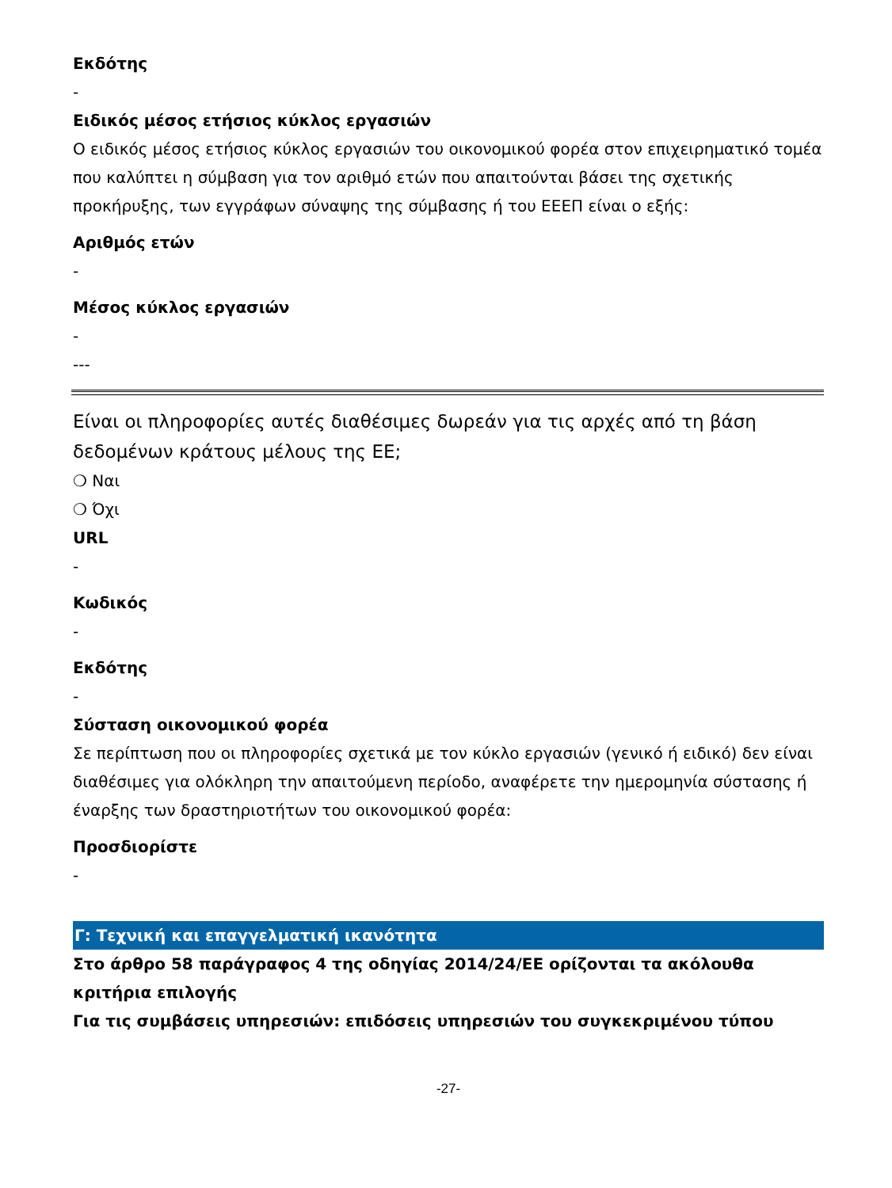Εκδότης
-
Ειδικός μέσος ετήσιος κύκλος εργασιών
Ο ειδικός μέσος ετήσιος κύκλος εργασιών του οικονομικού φορέα στον επιχειρηματικό τομέα που καλύπτει η σύμβαση για τον αριθμό ετών που απαιτούνται βάσει της σχετικής προκήρυξης, των εγγράφων σύναψης της σύμβασης ή του ΕΕΕΠ είναι ο εξής:
Αριθμός ετών
-
Μέσος κύκλος εργασιών
-
---
Είναι οι πληροφορίες αυτές διαθέσιμες δωρεάν για τις αρχές από τη βάση δεδομένων κράτους μέλους της ΕΕ;
❍ Ναι
❍ Όχι
URL
-
Κωδικός
-
Εκδότης
-
Σύσταση οικονομικού φορέα
Σε περίπτωση που οι πληροφορίες σχετικά με τον κύκλο εργασιών (γενικό ή ειδικό) δεν είναι διαθέσιμες για ολόκληρη την απαιτούμενη περίοδο, αναφέρετε την ημερομηνία σύστασης ή έναρξης των δραστηριοτήτων του οικονομικού φορέα:
Προσδιορίστε
-
Γ: Τεχνική και επαγγελματική ικανότητα
Στο άρθρο 58 παράγραφος 4 της οδηγίας 2014/24/ΕΕ ορίζονται τα ακόλουθα κριτήρια επιλογής
Για τις συμβάσεις υπηρεσιών: επιδόσεις υπηρεσιών του συγκεκριμένου τύπου
-27-